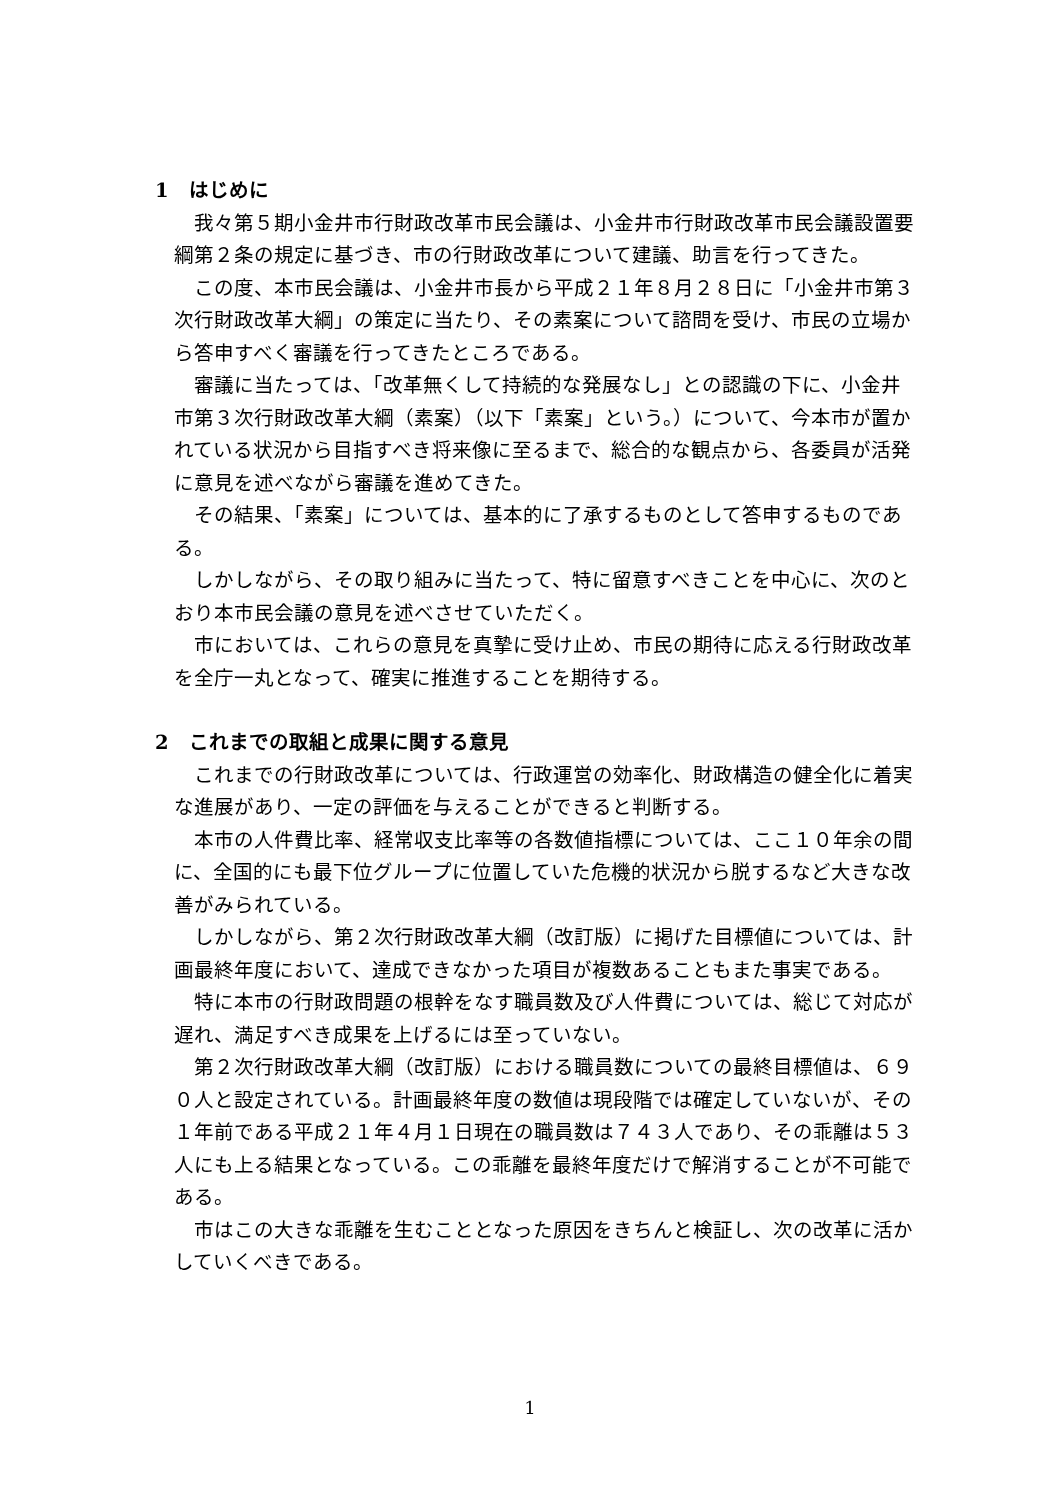1　はじめに
我々第５期小金井市行財政改革市民会議は、小金井市行財政改革市民会議設置要綱第２条の規定に基づき、市の行財政改革について建議、助言を行ってきた。
この度、本市民会議は、小金井市長から平成２１年８月２８日に「小金井市第３次行財政改革大綱」の策定に当たり、その素案について諮問を受け、市民の立場から答申すべく審議を行ってきたところである。
審議に当たっては、「改革無くして持続的な発展なし」との認識の下に、小金井市第３次行財政改革大綱（素案）（以下「素案」という。）について、今本市が置かれている状況から目指すべき将来像に至るまで、総合的な観点から、各委員が活発に意見を述べながら審議を進めてきた。
その結果、「素案」については、基本的に了承するものとして答申するものである。
しかしながら、その取り組みに当たって、特に留意すべきことを中心に、次のとおり本市民会議の意見を述べさせていただく。
市においては、これらの意見を真摯に受け止め、市民の期待に応える行財政改革を全庁一丸となって、確実に推進することを期待する。
2　これまでの取組と成果に関する意見
これまでの行財政改革については、行政運営の効率化、財政構造の健全化に着実な進展があり、一定の評価を与えることができると判断する。
本市の人件費比率、経常収支比率等の各数値指標については、ここ１０年余の間に、全国的にも最下位グループに位置していた危機的状況から脱するなど大きな改善がみられている。
しかしながら、第２次行財政改革大綱（改訂版）に掲げた目標値については、計画最終年度において、達成できなかった項目が複数あることもまた事実である。
特に本市の行財政問題の根幹をなす職員数及び人件費については、総じて対応が遅れ、満足すべき成果を上げるには至っていない。
第２次行財政改革大綱（改訂版）における職員数についての最終目標値は、６９０人と設定されている。計画最終年度の数値は現段階では確定していないが、その１年前である平成２１年４月１日現在の職員数は７４３人であり、その乖離は５３人にも上る結果となっている。この乖離を最終年度だけで解消することが不可能である。
市はこの大きな乖離を生むこととなった原因をきちんと検証し、次の改革に活かしていくべきである。
1